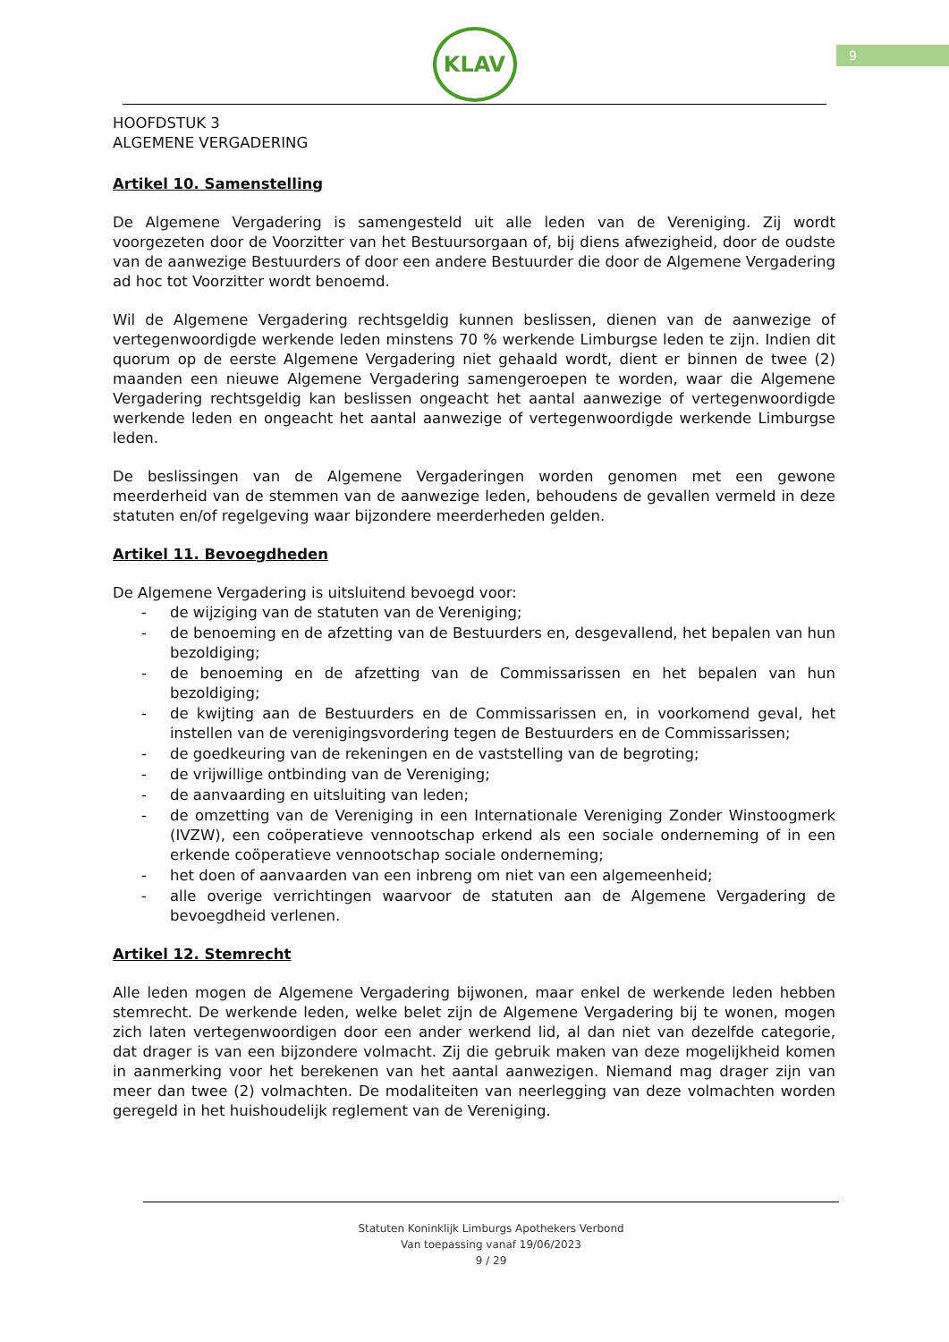9
KLAV
HOOFDSTUK 3
ALGEMENE VERGADERING
Artikel 10. Samenstelling
De Algemene Vergadering is samengesteld uit alle leden van de Vereniging. Zij wordt voorgezeten door de Voorzitter van het Bestuursorgaan of, bij diens afwezigheid, door de oudste van de aanwezige Bestuurders of door een andere Bestuurder die door de Algemene Vergadering ad hoc tot Voorzitter wordt benoemd.
Wil de Algemene Vergadering rechtsgeldig kunnen beslissen, dienen van de aanwezige of vertegenwoordigde werkende leden minstens 70 % werkende Limburgse leden te zijn. Indien dit quorum op de eerste Algemene Vergadering niet gehaald wordt, dient er binnen de twee (2) maanden een nieuwe Algemene Vergadering samengeroepen te worden, waar die Algemene Vergadering rechtsgeldig kan beslissen ongeacht het aantal aanwezige of vertegenwoordigde werkende leden en ongeacht het aantal aanwezige of vertegenwoordigde werkende Limburgse leden.
De beslissingen van de Algemene Vergaderingen worden genomen met een gewone meerderheid van de stemmen van de aanwezige leden, behoudens de gevallen vermeld in deze statuten en/of regelgeving waar bijzondere meerderheden gelden.
Artikel 11. Bevoegdheden
De Algemene Vergadering is uitsluitend bevoegd voor:
- de wijziging van de statuten van de Vereniging;
- de benoeming en de afzetting van de Bestuurders en, desgevallend, het bepalen van hun bezoldiging;
- de benoeming en de afzetting van de Commissarissen en het bepalen van hun bezoldiging;
- de kwijting aan de Bestuurders en de Commissarissen en, in voorkomend geval, het instellen van de verenigingsvordering tegen de Bestuurders en de Commissarissen;
- de goedkeuring van de rekeningen en de vaststelling van de begroting;
- de vrijwillige ontbinding van de Vereniging;
- de aanvaarding en uitsluiting van leden;
- de omzetting van de Vereniging in een Internationale Vereniging Zonder Winstoogmerk (IVZW), een coöperatieve vennootschap erkend als een sociale onderneming of in een erkende coöperatieve vennootschap sociale onderneming;
- het doen of aanvaarden van een inbreng om niet van een algemeenheid;
- alle overige verrichtingen waarvoor de statuten aan de Algemene Vergadering de bevoegdheid verlenen.
Artikel 12. Stemrecht
Alle leden mogen de Algemene Vergadering bijwonen, maar enkel de werkende leden hebben stemrecht. De werkende leden, welke belet zijn de Algemene Vergadering bij te wonen, mogen zich laten vertegenwoordigen door een ander werkend lid, al dan niet van dezelfde categorie, dat drager is van een bijzondere volmacht. Zij die gebruik maken van deze mogelijkheid komen in aanmerking voor het berekenen van het aantal aanwezigen. Niemand mag drager zijn van meer dan twee (2) volmachten. De modaliteiten van neerlegging van deze volmachten worden geregeld in het huishoudelijk reglement van de Vereniging.
Statuten Koninklijk Limburgs Apothekers Verbond
Van toepassing vanaf 19/06/2023
9 / 29